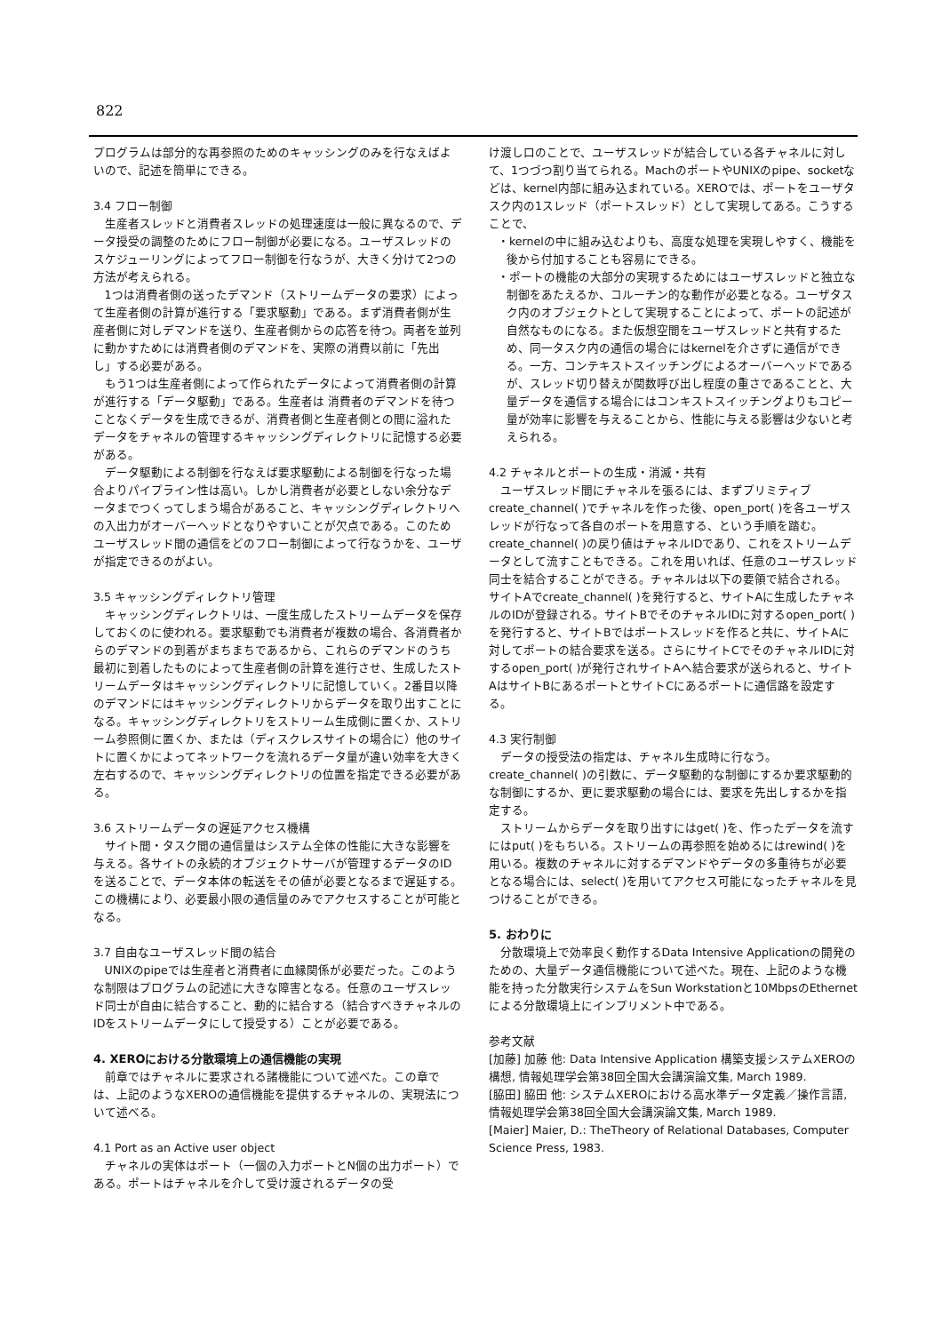822
プログラムは部分的な再参照のためのキャッシングのみを行なえばよいので、記述を簡単にできる。
3.4 フロー制御
生産者スレッドと消費者スレッドの処理速度は一般に異なるので、データ授受の調整のためにフロー制御が必要になる。ユーザスレッドのスケジューリングによってフロー制御を行なうが、大きく分けて2つの方法が考えられる。
1つは消費者側の送ったデマンド（ストリームデータの要求）によって生産者側の計算が進行する「要求駆動」である。まず消費者側が生産者側に対しデマンドを送り、生産者側からの応答を待つ。両者を並列に動かすためには消費者側のデマンドを、実際の消費以前に「先出し」する必要がある。
もう1つは生産者側によって作られたデータによって消費者側の計算が進行する「データ駆動」である。生産者は 消費者のデマンドを待つことなくデータを生成できるが、消費者側と生産者側との間に溢れたデータをチャネルの管理するキャッシングディレクトリに記憶する必要がある。
データ駆動による制御を行なえば要求駆動による制御を行なった場合よりパイプライン性は高い。しかし消費者が必要としない余分なデータまでつくってしまう場合があること、キャッシングディレクトリへの入出力がオーバーヘッドとなりやすいことが欠点である。このためユーザスレッド間の通信をどのフロー制御によって行なうかを、ユーザが指定できるのがよい。
3.5 キャッシングディレクトリ管理
キャッシングディレクトリは、一度生成したストリームデータを保存しておくのに使われる。要求駆動でも消費者が複数の場合、各消費者からのデマンドの到着がまちまちであるから、これらのデマンドのうち最初に到着したものによって生産者側の計算を進行させ、生成したストリームデータはキャッシングディレクトリに記憶していく。2番目以降のデマンドにはキャッシングディレクトリからデータを取り出すことになる。キャッシングディレクトリをストリーム生成側に置くか、ストリーム参照側に置くか、または（ディスクレスサイトの場合に）他のサイトに置くかによってネットワークを流れるデータ量が違い効率を大きく左右するので、キャッシングディレクトリの位置を指定できる必要がある。
3.6 ストリームデータの遅延アクセス機構
サイト間・タスク間の通信量はシステム全体の性能に大きな影響を与える。各サイトの永続的オブジェクトサーバが管理するデータのIDを送ることで、データ本体の転送をその値が必要となるまで遅延する。この機構により、必要最小限の通信量のみでアクセスすることが可能となる。
3.7 自由なユーザスレッド間の結合
UNIXのpipeでは生産者と消費者に血縁関係が必要だった。このような制限はプログラムの記述に大きな障害となる。任意のユーザスレッド同士が自由に結合すること、動的に結合する（結合すべきチャネルのIDをストリームデータにして授受する）ことが必要である。
4. XEROにおける分散環境上の通信機能の実現
前章ではチャネルに要求される諸機能について述べた。この章では、上記のようなXEROの通信機能を提供するチャネルの、実現法について述べる。
4.1 Port as an Active user object
チャネルの実体はポート（一個の入力ポートとN個の出力ポート）である。ポートはチャネルを介して受け渡されるデータの受
け渡し口のことで、ユーザスレッドが結合している各チャネルに対して、1つづつ割り当てられる。MachのポートやUNIXのpipe、socketなどは、kernel内部に組み込まれている。XEROでは、ポートをユーザタスク内の1スレッド（ポートスレッド）として実現してある。こうすることで、
・kernelの中に組み込むよりも、高度な処理を実現しやすく、機能を後から付加することも容易にできる。
・ポートの機能の大部分の実現するためにはユーザスレッドと独立な制御をあたえるか、コルーチン的な動作が必要となる。ユーザタスク内のオブジェクトとして実現することによって、ポートの記述が自然なものになる。また仮想空間をユーザスレッドと共有するため、同一タスク内の通信の場合にはkernelを介さずに通信ができる。一方、コンテキストスイッチングによるオーバーヘッドであるが、スレッド切り替えが関数呼び出し程度の重さであることと、大量データを通信する場合にはコンキストスイッチングよりもコピー量が効率に影響を与えることから、性能に与える影響は少ないと考えられる。
4.2 チャネルとポートの生成・消滅・共有
ユーザスレッド間にチャネルを張るには、まずプリミティブcreate_channel( )でチャネルを作った後、open_port( )を各ユーザスレッドが行なって各自のポートを用意する、という手順を踏む。create_channel( )の戻り値はチャネルIDであり、これをストリームデータとして流すこともできる。これを用いれば、任意のユーザスレッド同士を結合することができる。チャネルは以下の要領で結合される。サイトAでcreate_channel( )を発行すると、サイトAに生成したチャネルのIDが登録される。サイトBでそのチャネルIDに対するopen_port( )を発行すると、サイトBではポートスレッドを作ると共に、サイトAに対してポートの結合要求を送る。さらにサイトCでそのチャネルIDに対するopen_port( )が発行されサイトAへ結合要求が送られると、サイトAはサイトBにあるポートとサイトCにあるポートに通信路を設定する。
4.3 実行制御
データの授受法の指定は、チャネル生成時に行なう。create_channel( )の引数に、データ駆動的な制御にするか要求駆動的な制御にするか、更に要求駆動の場合には、要求を先出しするかを指定する。
ストリームからデータを取り出すにはget( )を、作ったデータを流すにはput( )をもちいる。ストリームの再参照を始めるにはrewind( )を用いる。複数のチャネルに対するデマンドやデータの多重待ちが必要となる場合には、select( )を用いてアクセス可能になったチャネルを見つけることができる。
5. おわりに
分散環境上で効率良く動作するData Intensive Applicationの開発のための、大量データ通信機能について述べた。現在、上記のような機能を持った分散実行システムをSun Workstationと10MbpsのEthernetによる分散環境上にインプリメント中である。
参考文献
[加藤] 加藤 他: Data Intensive Application 構築支援システムXEROの構想, 情報処理学会第38回全国大会講演論文集, March 1989.
[脇田] 脇田 他: システムXEROにおける高水準データ定義／操作言語, 情報処理学会第38回全国大会講演論文集, March 1989.
[Maier] Maier, D.: TheTheory of Relational Databases, Computer Science Press, 1983.